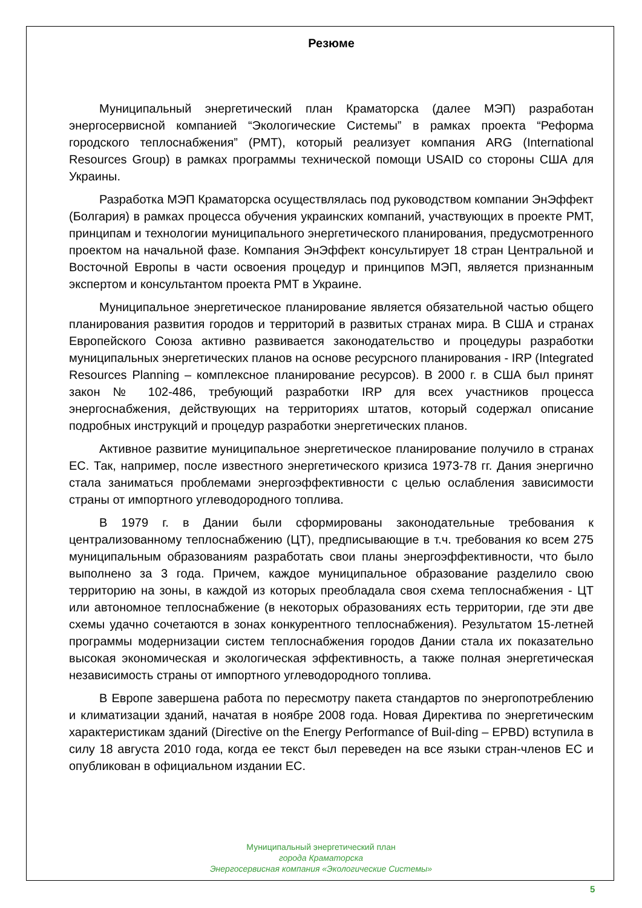Резюме
Муниципальный энергетический план Краматорска (далее МЭП) разработан энергосервисной компанией “Экологические Системы” в рамках проекта “Реформа городского теплоснабжения” (РМТ), который реализует компания ARG (International Resources Group) в рамках программы технической помощи USAID со стороны США для Украины.
Разработка МЭП Краматорска осуществлялась под руководством компании ЭнЭффект (Болгария) в рамках процесса обучения украинских компаний, участвующих в проекте РМТ, принципам и технологии муниципального энергетического планирования, предусмотренного проектом на начальной фазе. Компания ЭнЭффект консультирует 18 стран Центральной и Восточной Европы в части освоения процедур и принципов МЭП, является признанным экспертом и консультантом проекта РМТ в Украине.
Муниципальное энергетическое планирование является обязательной частью общего планирования развития городов и территорий в развитых странах мира. В США и странах Европейского Союза активно развивается законодательство и процедуры разработки муниципальных энергетических планов на основе ресурсного планирования - IRP (Integrated Resources Planning – комплексное планирование ресурсов). В 2000 г. в США был принят закон № 102-486, требующий разработки IRP для всех участников процесса энергоснабжения, действующих на территориях штатов, который содержал описание подробных инструкций и процедур разработки энергетических планов.
Активное развитие муниципальное энергетическое планирование получило в странах ЕС. Так, например, после известного энергетического кризиса 1973-78 гг. Дания энергично стала заниматься проблемами энергоэффективности с целью ослабления зависимости страны от импортного углеводородного топлива.
В 1979 г. в Дании были сформированы законодательные требования к централизованному теплоснабжению (ЦТ), предписывающие в т.ч. требования ко всем 275 муниципальным образованиям разработать свои планы энергоэффективности, что было выполнено за 3 года. Причем, каждое муниципальное образование разделило свою территорию на зоны, в каждой из которых преобладала своя схема теплоснабжения - ЦТ или автономное теплоснабжение (в некоторых образованиях есть территории, где эти две схемы удачно сочетаются в зонах конкурентного теплоснабжения). Результатом 15-летней программы модернизации систем теплоснабжения городов Дании стала их показательно высокая экономическая и экологическая эффективность, а также полная энергетическая независимость страны от импортного углеводородного топлива.
В Европе завершена работа по пересмотру пакета стандартов по энергопотреблению и климатизации зданий, начатая в ноябре 2008 года. Новая Директива по энергетическим характеристикам зданий (Directive on the Energy Performance of Buil-ding – EPBD) вступила в силу 18 августа 2010 года, когда ее текст был переведен на все языки стран-членов ЕС и опубликован в официальном издании ЕС.
Муниципальный энергетический план
города Краматорска
Энергосервисная компания «Экологические Системы»
5